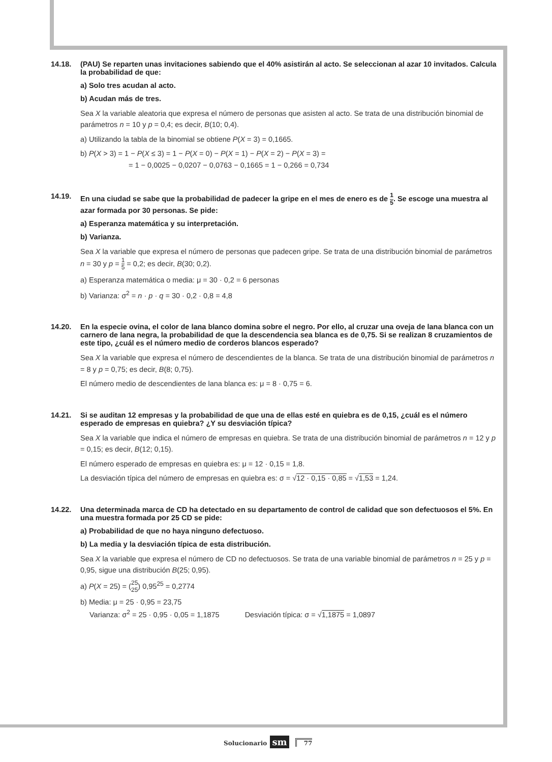14.18. (PAU) Se reparten unas invitaciones sabiendo que el 40% asistirán al acto. Se seleccionan al azar 10 invitados. Calcula la probabilidad de que:
a) Solo tres acudan al acto.
b) Acudan más de tres.
Sea X la variable aleatoria que expresa el número de personas que asisten al acto. Se trata de una distribución binomial de parámetros n = 10 y p = 0,4; es decir, B(10; 0,4).
a) Utilizando la tabla de la binomial se obtiene P(X = 3) = 0,1665.
b) P(X > 3) = 1 − P(X ≤ 3) = 1 − P(X = 0) − P(X = 1) − P(X = 2) − P(X = 3) =
= 1 − 0,0025 − 0,0207 − 0,0763 − 0,1665 = 1 − 0,266 = 0,734
14.19. En una ciudad se sabe que la probabilidad de padecer la gripe en el mes de enero es de 1 5. Se escoge una muestra al azar formada por 30 personas. Se pide:
a) Esperanza matemática y su interpretación.
b) Varianza.
Sea X la variable que expresa el número de personas que padecen gripe. Se trata de una distribución binomial de parámetros n = 30 y p = 1 5 = 0,2; es decir, B(30; 0,2).
a) Esperanza matemática o media: μ = 30 · 0,2 = 6 personas
b) Varianza: σ<sup>2</sup> = n · p · q = 30 · 0,2 · 0,8 = 4,8
14.20. En la especie ovina, el color de lana blanco domina sobre el negro. Por ello, al cruzar una oveja de lana blanca con un carnero de lana negra, la probabilidad de que la descendencia sea blanca es de 0,75. Si se realizan 8 cruzamientos de este tipo, ¿cuál es el número medio de corderos blancos esperado?
Sea X la variable que expresa el número de descendientes de la blanca. Se trata de una distribución binomial de parámetros n = 8 y p = 0,75; es decir, B(8; 0,75).
El número medio de descendientes de lana blanca es: μ = 8 · 0,75 = 6.
14.21. Si se auditan 12 empresas y la probabilidad de que una de ellas esté en quiebra es de 0,15, ¿cuál es el número esperado de empresas en quiebra? ¿Y su desviación típica?
Sea X la variable que indica el número de empresas en quiebra. Se trata de una distribución binomial de parámetros n = 12 y p = 0,15; es decir, B(12; 0,15).
El número esperado de empresas en quiebra es: μ = 12 · 0,15 = 1,8.
La desviación típica del número de empresas en quiebra es: σ = √12 · 0,15 · 0,85 = √1,53 = 1,24.
14.22. Una determinada marca de CD ha detectado en su departamento de control de calidad que son defectuosos el 5%. En una muestra formada por 25 CD se pide:
a) Probabilidad de que no haya ninguno defectuoso.
b) La media y la desviación típica de esta distribución.
Sea X la variable que expresa el número de CD no defectuosos. Se trata de una variable binomial de parámetros n = 25 y p = 0,95, sigue una distribución B(25; 0,95).
a) P(X = 25) = (25 25) 0,95<sup>25</sup> = 0,2774
b) Media: μ = 25 · 0,95 = 23,75
Varianza: σ<sup>2</sup> = 25 · 0,95 · 0,05 = 1,1875 Desviación típica: σ = √1,1875 = 1,0897
Solucionario sm 77